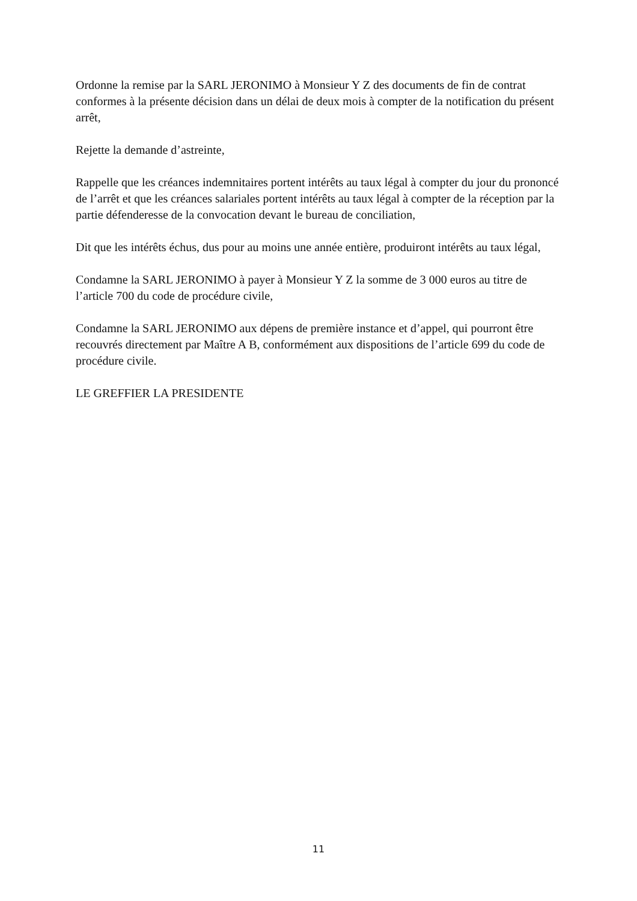Ordonne la remise par la SARL JERONIMO à Monsieur Y Z des documents de fin de contrat conformes à la présente décision dans un délai de deux mois à compter de la notification du présent arrêt,
Rejette la demande d’astreinte,
Rappelle que les créances indemnitaires portent intérêts au taux légal à compter du jour du prononcé de l’arrêt et que les créances salariales portent intérêts au taux légal à compter de la réception par la partie défenderesse de la convocation devant le bureau de conciliation,
Dit que les intérêts échus, dus pour au moins une année entière, produiront intérêts au taux légal,
Condamne la SARL JERONIMO à payer à Monsieur Y Z la somme de 3 000 euros au titre de l’article 700 du code de procédure civile,
Condamne la SARL JERONIMO aux dépens de première instance et d’appel, qui pourront être recouvrés directement par Maître A B, conformément aux dispositions de l’article 699 du code de procédure civile.
LE GREFFIER LA PRESIDENTE
11